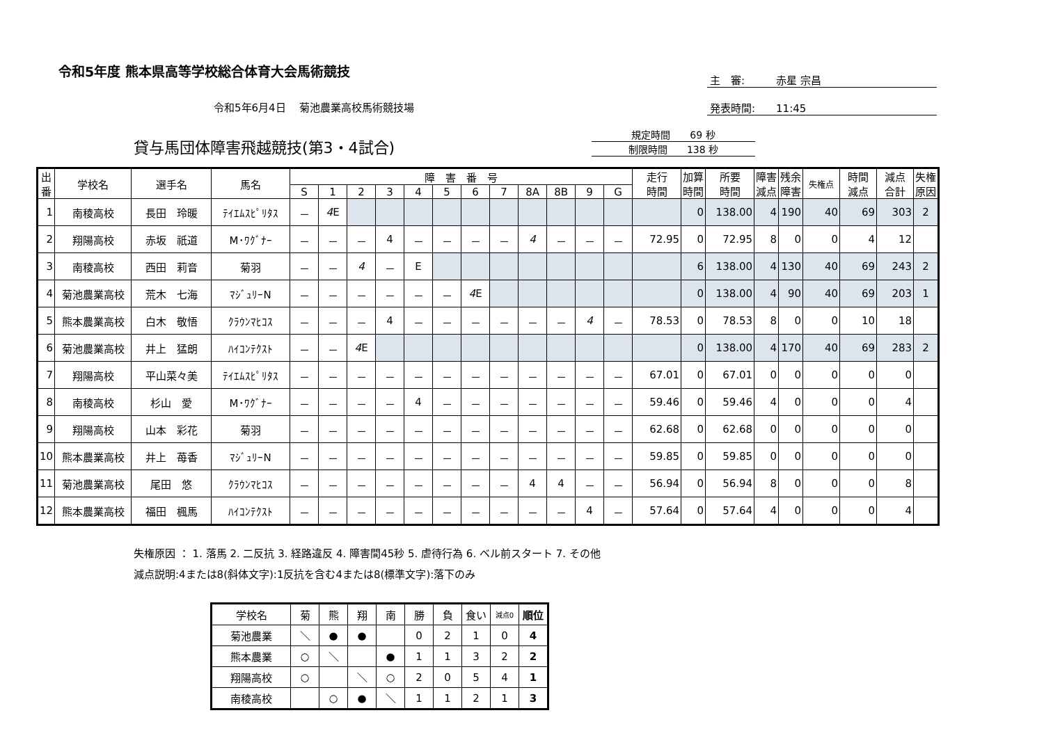令和5年度 熊本県高等学校総合体育大会馬術競技
主　審:　　　赤星 宗昌
発表時間:　　11:45
令和5年6月4日　 菊池農業高校馬術競技場
貸与馬団体障害飛越競技(第3・4試合)
規定時間　　69 秒
制限時間　　138 秒
| 出 番 | 学校名 | 選手名 | 馬名 | 障 害 番 号 | | | | | | | | | | | | 走行 時間 | 加算 時間 | 所要 時間 | 障害 減点 | 残余 障害 | 失権点 | 時間 減点 | 減点 合計 | 失権 原因 |
| --- | --- | --- | --- | --- | --- | --- | --- | --- | --- | --- | --- | --- | --- | --- | --- | --- | --- | --- | --- | --- | --- | --- | --- | --- |
| | | | | S | 1 | 2 | 3 | 4 | 5 | 6 | 7 | 8A | 8B | 9 | G | | | | | | | | | |
| 1 | 南稜高校 | 長田 玲暖 | ﾃｲｴﾑｽﾋﾟﾘﾀｽ | － | 4 E | | | | | | | | | | | | 0 | 138.00 | 4 | 190 | 40 | 69 | 303 | 2 |
| 2 | 翔陽高校 | 赤坂 祇道 | M･ﾜｸﾞﾅｰ | － | － | － | 4 | － | － | － | － | 4 | － | － | － | 72.95 | 0 | 72.95 | 8 | 0 | 0 | 4 | 12 | |
| 3 | 南稜高校 | 西田 莉音 | 菊羽 | － | － | 4 | － | E | | | | | | | | | 6 | 138.00 | 4 | 130 | 40 | 69 | 243 | 2 |
| 4 | 菊池農業高校 | 荒木 七海 | ﾏｼﾞｭﾘｰN | － | － | － | － | － | － | 4 E | | | | | | | 0 | 138.00 | 4 | 90 | 40 | 69 | 203 | 1 |
| 5 | 熊本農業高校 | 白木 敬悟 | ｸﾗｳﾝﾏﾋｺｽ | － | － | － | 4 | － | － | － | － | － | － | 4 | － | 78.53 | 0 | 78.53 | 8 | 0 | 0 | 10 | 18 | |
| 6 | 菊池農業高校 | 井上 猛朗 | ﾊｲｺﾝﾃｸｽﾄ | － | － | 4 E | | | | | | | | | | | 0 | 138.00 | 4 | 170 | 40 | 69 | 283 | 2 |
| 7 | 翔陽高校 | 平山菜々美 | ﾃｲｴﾑｽﾋﾟﾘﾀｽ | － | － | － | － | － | － | － | － | － | － | － | － | 67.01 | 0 | 67.01 | 0 | 0 | 0 | 0 | 0 | |
| 8 | 南稜高校 | 杉山 愛 | M･ﾜｸﾞﾅｰ | － | － | － | － | 4 | － | － | － | － | － | － | － | 59.46 | 0 | 59.46 | 4 | 0 | 0 | 0 | 4 | |
| 9 | 翔陽高校 | 山本 彩花 | 菊羽 | － | － | － | － | － | － | － | － | － | － | － | － | 62.68 | 0 | 62.68 | 0 | 0 | 0 | 0 | 0 | |
| 10 | 熊本農業高校 | 井上 苺香 | ﾏｼﾞｭﾘｰN | － | － | － | － | － | － | － | － | － | － | － | － | 59.85 | 0 | 59.85 | 0 | 0 | 0 | 0 | 0 | |
| 11 | 菊池農業高校 | 尾田 悠 | ｸﾗｳﾝﾏﾋｺｽ | － | － | － | － | － | － | － | － | 4 | 4 | － | － | 56.94 | 0 | 56.94 | 8 | 0 | 0 | 0 | 8 | |
| 12 | 熊本農業高校 | 福田 楓馬 | ﾊｲｺﾝﾃｸｽﾄ | － | － | － | － | － | － | － | － | － | － | 4 | － | 57.64 | 0 | 57.64 | 4 | 0 | 0 | 0 | 4 | |
失権原因 ： 1. 落馬 2. 二反抗 3. 経路違反 4. 障害間45秒 5. 虐待行為 6. ベル前スタート 7. その他
減点説明:4または8(斜体文字):1反抗を含む4または8(標準文字):落下のみ
| 学校名 | 菊 | 熊 | 翔 | 南 | 勝 | 負 | 食い | 減点0 | 順位 |
| --- | --- | --- | --- | --- | --- | --- | --- | --- | --- |
| 菊池農業 | ＼ | ● | ● | | 0 | 2 | 1 | 0 | 4 |
| 熊本農業 | ○ | ＼ | | ● | 1 | 1 | 3 | 2 | 2 |
| 翔陽高校 | ○ | | ＼ | ○ | 2 | 0 | 5 | 4 | 1 |
| 南稜高校 | | ○ | ● | ＼ | 1 | 1 | 2 | 1 | 3 |